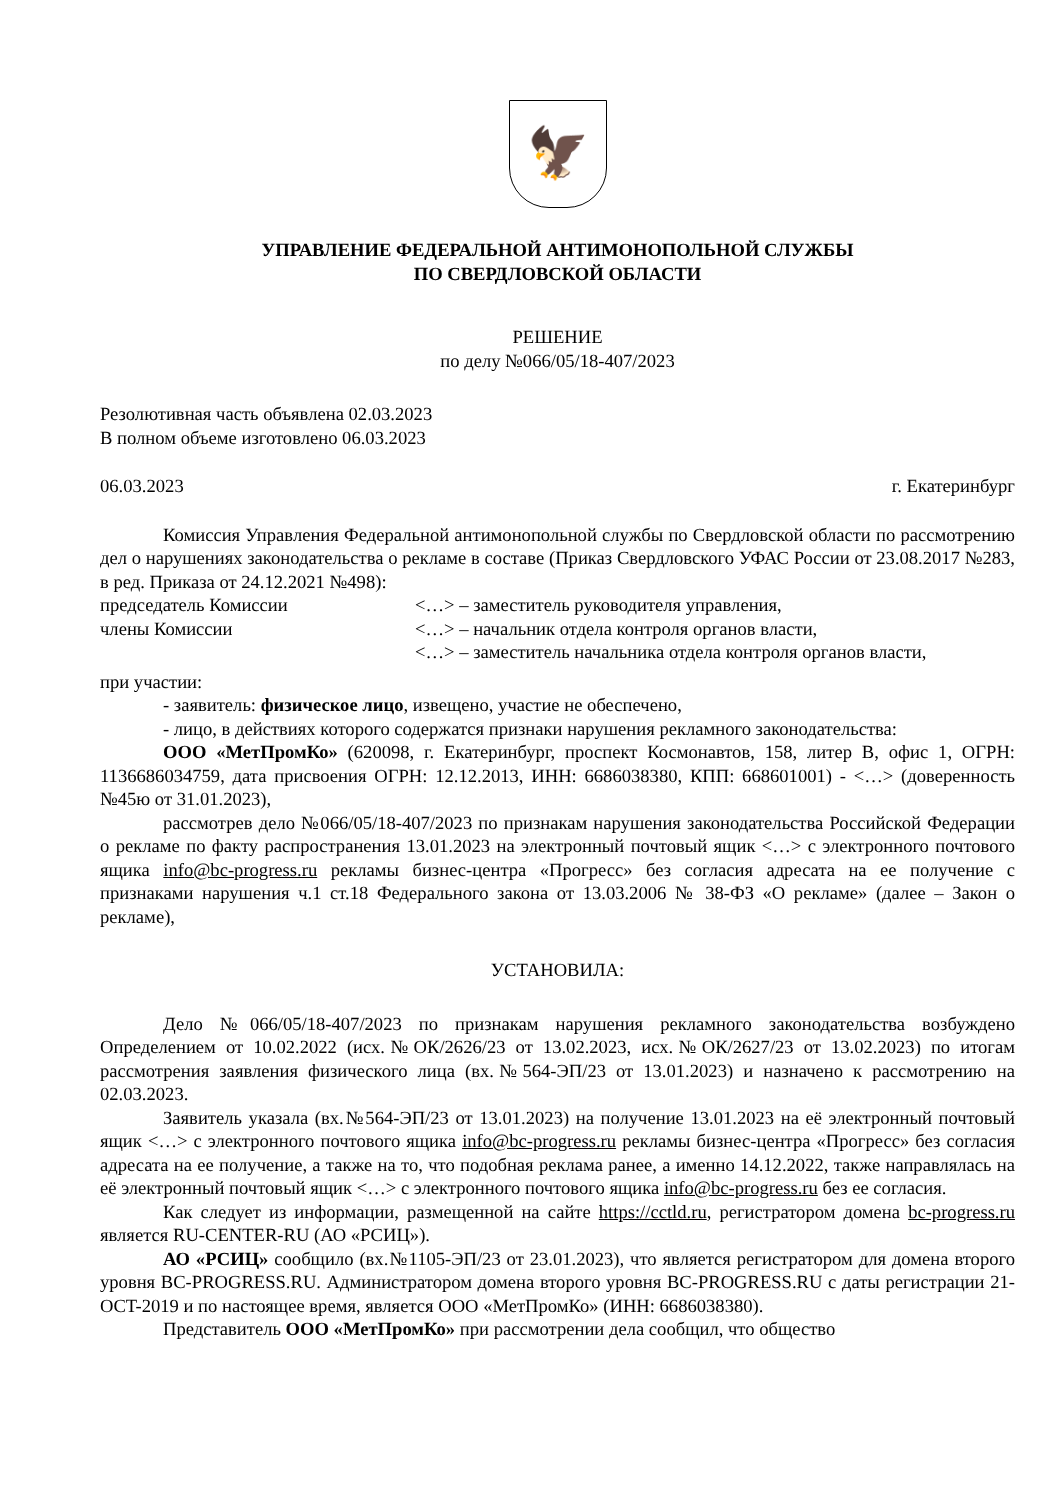🦅
УПРАВЛЕНИЕ ФЕДЕРАЛЬНОЙ АНТИМОНОПОЛЬНОЙ СЛУЖБЫ
ПО СВЕРДЛОВСКОЙ ОБЛАСТИ
РЕШЕНИЕ
по делу №066/05/18-407/2023
Резолютивная часть объявлена 02.03.2023
В полном объеме изготовлено 06.03.2023
06.03.2023 г. Екатеринбург
Комиссия Управления Федеральной антимонопольной службы по Свердловской области по рассмотрению дел о нарушениях законодательства о рекламе в составе (Приказ Свердловского УФАС России от 23.08.2017 №283, в ред. Приказа от 24.12.2021 №498):
председатель Комиссии <…> – заместитель руководителя управления,
члены Комиссии <…> – начальник отдела контроля органов власти,
<…> – заместитель начальника отдела контроля органов власти,
при участии:
- заявитель: физическое лицо, извещено, участие не обеспечено,
- лицо, в действиях которого содержатся признаки нарушения рекламного законодательства:
ООО «МетПромКо» (620098, г. Екатеринбург, проспект Космонавтов, 158, литер В, офис 1, ОГРН: 1136686034759, дата присвоения ОГРН: 12.12.2013, ИНН: 6686038380, КПП: 668601001) - <…> (доверенность №45ю от 31.01.2023),
рассмотрев дело №066/05/18-407/2023 по признакам нарушения законодательства Российской Федерации о рекламе по факту распространения 13.01.2023 на электронный почтовый ящик <…> с электронного почтового ящика info@bc-progress.ru рекламы бизнес-центра «Прогресс» без согласия адресата на ее получение с признаками нарушения ч.1 ст.18 Федерального закона от 13.03.2006 № 38-ФЗ «О рекламе» (далее – Закон о рекламе),
УСТАНОВИЛА:
Дело №066/05/18-407/2023 по признакам нарушения рекламного законодательства возбуждено Определением от 10.02.2022 (исх.№ОК/2626/23 от 13.02.2023, исх.№ОК/2627/23 от 13.02.2023) по итогам рассмотрения заявления физического лица (вх.№564-ЭП/23 от 13.01.2023) и назначено к рассмотрению на 02.03.2023.
Заявитель указала (вх.№564-ЭП/23 от 13.01.2023) на получение 13.01.2023 на её электронный почтовый ящик <…> с электронного почтового ящика info@bc-progress.ru рекламы бизнес-центра «Прогресс» без согласия адресата на ее получение, а также на то, что подобная реклама ранее, а именно 14.12.2022, также направлялась на её электронный почтовый ящик <…> с электронного почтового ящика info@bc-progress.ru без ее согласия.
Как следует из информации, размещенной на сайте https://cctld.ru, регистратором домена bc-progress.ru является RU-CENTER-RU (АО «РСИЦ»).
АО «РСИЦ» сообщило (вх.№1105-ЭП/23 от 23.01.2023), что является регистратором для домена второго уровня BC-PROGRESS.RU. Администратором домена второго уровня BC-PROGRESS.RU с даты регистрации 21-OCT-2019 и по настоящее время, является ООО «МетПромКо» (ИНН: 6686038380).
Представитель ООО «МетПромКо» при рассмотрении дела сообщил, что общество